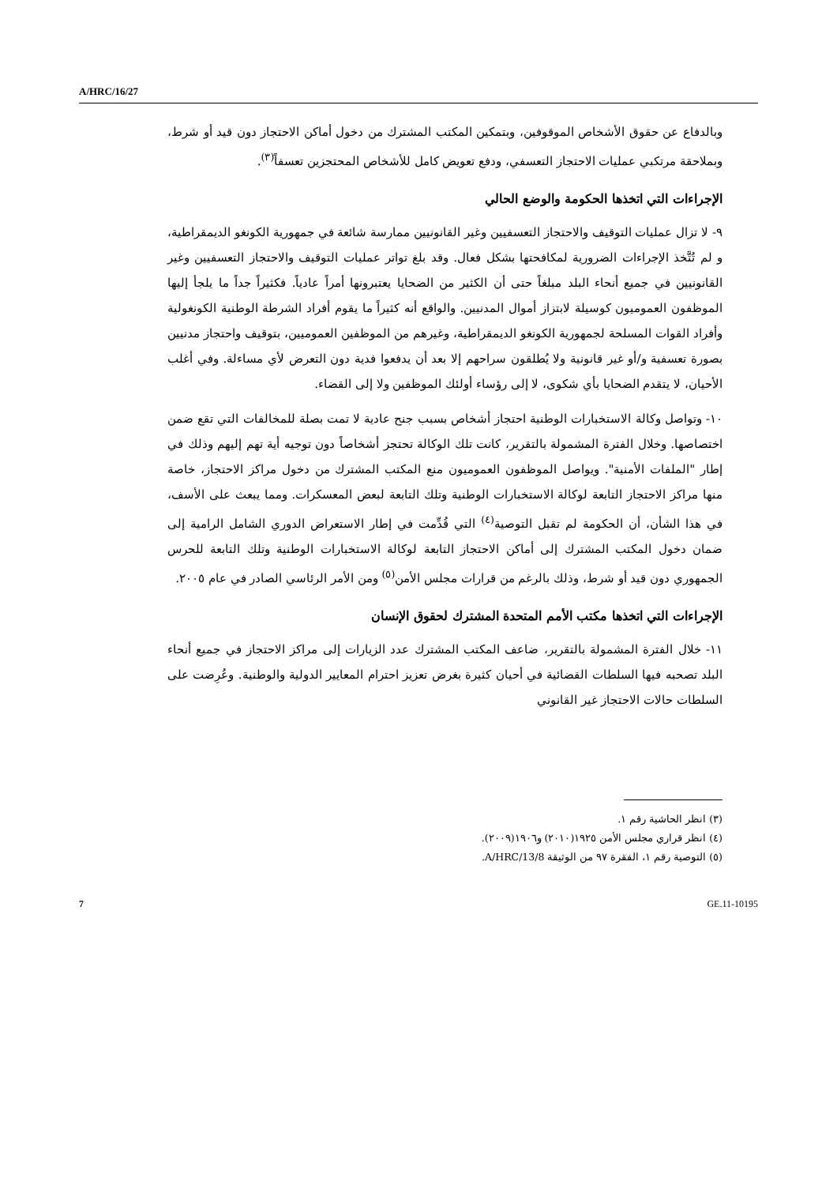A/HRC/16/27
وبالدفاع عن حقوق الأشخاص الموقوفين، وبتمكين المكتب المشترك من دخول أماكن الاحتجاز دون قيد أو شرط، وبملاحقة مرتكبي عمليات الاحتجاز التعسفي، ودفع تعويض كامل للأشخاص المحتجزين تعسفاً<sup>(٣)</sup>.
الإجراءات التي اتخذها الحكومة والوضع الحالي
٩- لا تزال عمليات التوقيف والاحتجاز التعسفيين وغير القانونيين ممارسة شائعة في جمهورية الكونغو الديمقراطية، و لم تُتَّخذ الإجراءات الضرورية لمكافحتها بشكل فعال. وقد بلغ تواتر عمليات التوقيف والاحتجاز التعسفيين وغير القانونيين في جميع أنحاء البلد مبلغاً حتى أن الكثير من الضحايا يعتبرونها أمراً عادياً. فكثيراً جداً ما يلجأ إليها الموظفون العموميون كوسيلة لابتزاز أموال المدنيين. والواقع أنه كثيراً ما يقوم أفراد الشرطة الوطنية الكونغولية وأفراد القوات المسلحة لجمهورية الكونغو الديمقراطية، وغيرهم من الموظفين العموميين، بتوقيف واحتجاز مدنيين بصورة تعسفية و/أو غير قانونية ولا يُطلقون سراحهم إلا بعد أن يدفعوا فدية دون التعرض لأي مساءلة. وفي أغلب الأحيان، لا يتقدم الضحايا بأي شكوى، لا إلى رؤساء أولئك الموظفين ولا إلى القضاء.
١٠- وتواصل وكالة الاستخبارات الوطنية احتجاز أشخاص بسبب جنح عادية لا تمت بصلة للمخالفات التي تقع ضمن اختصاصها. وخلال الفترة المشمولة بالتقرير، كانت تلك الوكالة تحتجز أشخاصاً دون توجيه أية تهم إليهم وذلك في إطار "الملفات الأمنية". ويواصل الموظفون العموميون منع المكتب المشترك من دخول مراكز الاحتجاز، خاصة منها مراكز الاحتجاز التابعة لوكالة الاستخبارات الوطنية وتلك التابعة لبعض المعسكرات. ومما يبعث على الأسف، في هذا الشأن، أن الحكومة لم تقبل التوصية<sup>(٤)</sup> التي قُدِّمت في إطار الاستعراض الدوري الشامل الرامية إلى ضمان دخول المكتب المشترك إلى أماكن الاحتجاز التابعة لوكالة الاستخبارات الوطنية وتلك التابعة للحرس الجمهوري دون قيد أو شرط، وذلك بالرغم من قرارات مجلس الأمن<sup>(٥)</sup> ومن الأمر الرئاسي الصادر في عام ٢٠٠٥.
الإجراءات التي اتخذها مكتب الأمم المتحدة المشترك لحقوق الإنسان
١١- خلال الفترة المشمولة بالتقرير، ضاعف المكتب المشترك عدد الزيارات إلى مراكز الاحتجاز في جميع أنحاء البلد تصحبه فيها السلطات القضائية في أحيان كثيرة بغرض تعزيز احترام المعايير الدولية والوطنية. وعُرِضت على السلطات حالات الاحتجاز غير القانوني
(٣) انظر الحاشية رقم ١.
(٤) انظر قراري مجلس الأمن ١٩٢٥(٢٠١٠) و١٩٠٦(٢٠٠٩).
(٥) التوصية رقم ١، الفقرة ٩٧ من الوثيقة A/HRC/13/8.
7 GE.11-10195